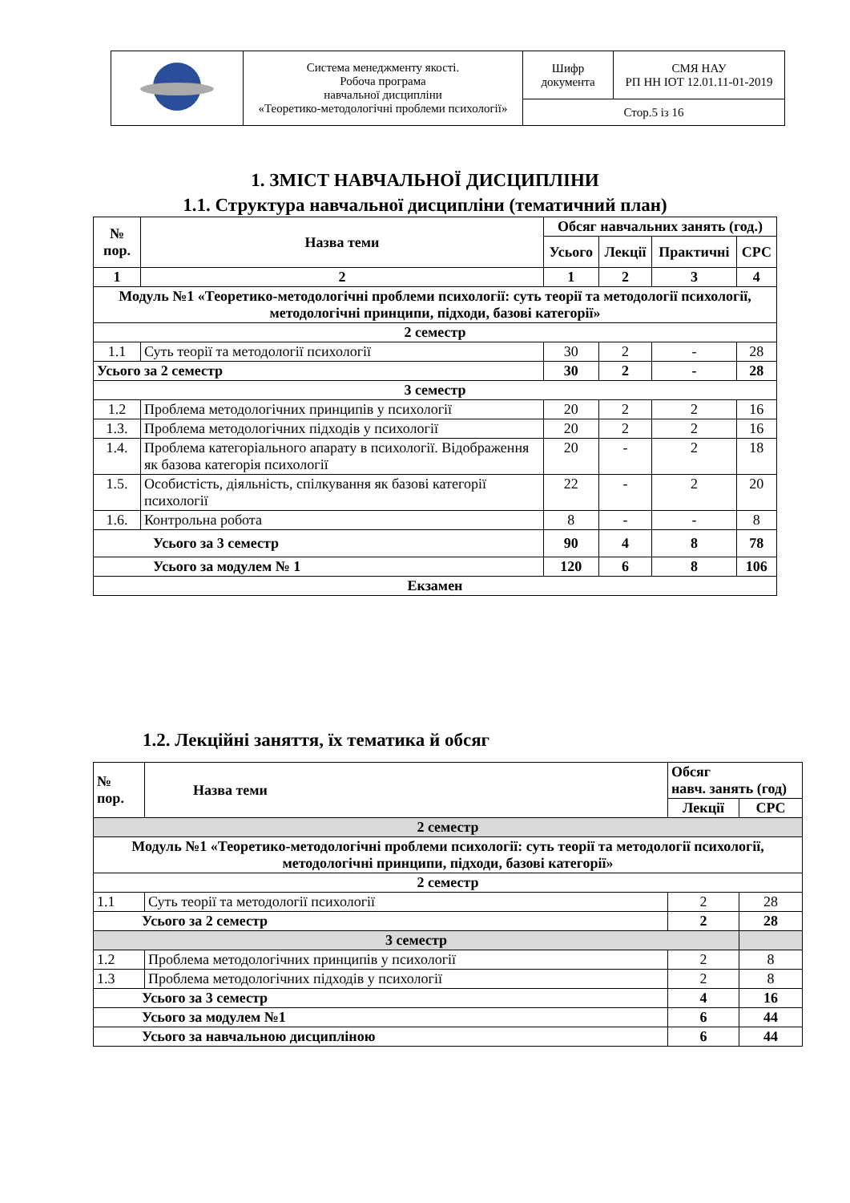| | Система менеджменту якості. Робоча програма навчальної дисципліни «Теоретико-методологічні проблеми психології» | Шифр документа | СМЯ НАУ РП НН ІОТ 12.01.11-01-2019 |
| | | Стор.5 із 16 | |
1. ЗМІСТ НАВЧАЛЬНОЇ ДИСЦИПЛІНИ
1.1. Структура навчальної дисципліни (тематичний план)
| № пор. | Назва теми | Обсяг навчальних занять (год.) | | | |
| --- | --- | --- | --- | --- | --- |
| | | Усього | Лекції | Практичні | СРС |
| 1 | 2 | 1 | 2 | 3 | 4 |
| Модуль №1 «Теоретико-методологічні проблеми психології: суть теорії та методології психології, методологічні принципи, підходи, базові категорії» | | | | | |
| 2 семестр | | | | | |
| 1.1 | Суть теорії та методології психології | 30 | 2 | - | 28 |
| Усього за 2 семестр | | 30 | 2 | - | 28 |
| 3 семестр | | | | | |
| 1.2 | Проблема методологічних принципів у психології | 20 | 2 | 2 | 16 |
| 1.3. | Проблема методологічних підходів у психології | 20 | 2 | 2 | 16 |
| 1.4. | Проблема категоріального апарату в психології. Відображення як базова категорія психології | 20 | - | 2 | 18 |
| 1.5. | Особистість, діяльність, спілкування як базові категорії психології | 22 | - | 2 | 20 |
| 1.6. | Контрольна робота | 8 | - | - | 8 |
| Усього за 3 семестр | | 90 | 4 | 8 | 78 |
| Усього за модулем № 1 | | 120 | 6 | 8 | 106 |
| Екзамен | | | | | |
1.2. Лекційні заняття, їх тематика й обсяг
| № пор. | Назва теми | Обсяг навч. занять (год) | |
| --- | --- | --- | --- |
| | | Лекції | СРС |
| 2 семестр | | | |
| Модуль №1 «Теоретико-методологічні проблеми психології: суть теорії та методології психології, методологічні принципи, підходи, базові категорії» | | | |
| 2 семестр | | | |
| 1.1 | Суть теорії та методології психології | 2 | 28 |
| Усього за 2 семестр | | 2 | 28 |
| 3 семестр | | | |
| 1.2 | Проблема методологічних принципів у психології | 2 | 8 |
| 1.3 | Проблема методологічних підходів у психології | 2 | 8 |
| Усього за 3 семестр | | 4 | 16 |
| Усього за модулем №1 | | 6 | 44 |
| Усього за навчальною дисципліною | | 6 | 44 |